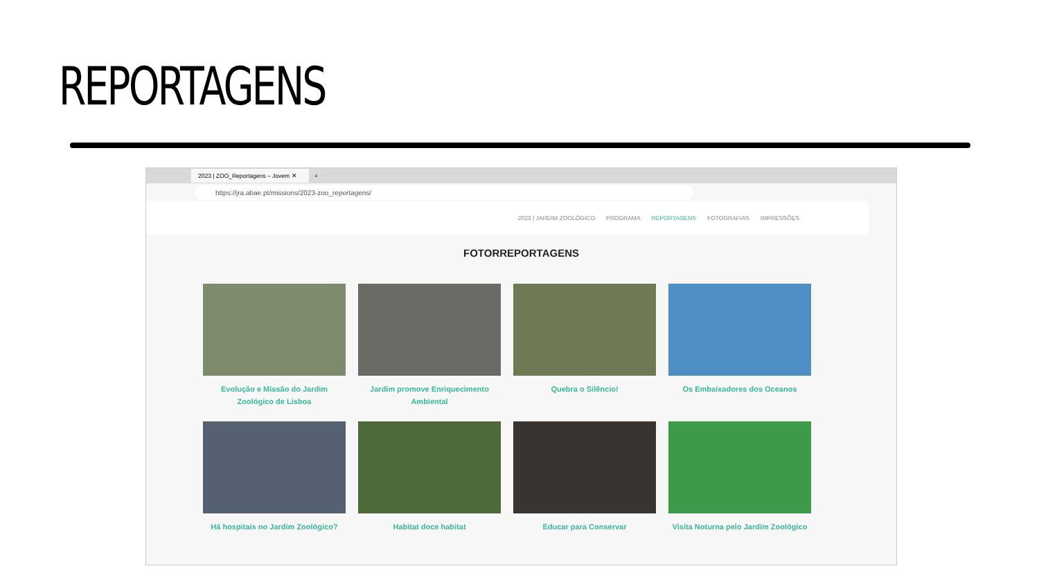REPORTAGENS
2023 | ZOO_Reportagens – Jovem ✕
+
https://jra.abae.pt/missions/2023-zoo_reportagens/
2023 | JARDIM ZOOLÓGICO PROGRAMA REPORTAGENS FOTOGRAFIAS IMPRESSÕES
FOTORREPORTAGENS
Evolução e Missão do Jardim Zoológico de Lisboa
Jardim promove Enriquecimento Ambiental
Quebra o Silêncio!
Os Embaixadores dos Oceanos
Há hospitais no Jardim Zoológico?
Habitat doce habitat
Educar para Conservar
Visita Noturna pelo Jardim Zoológico